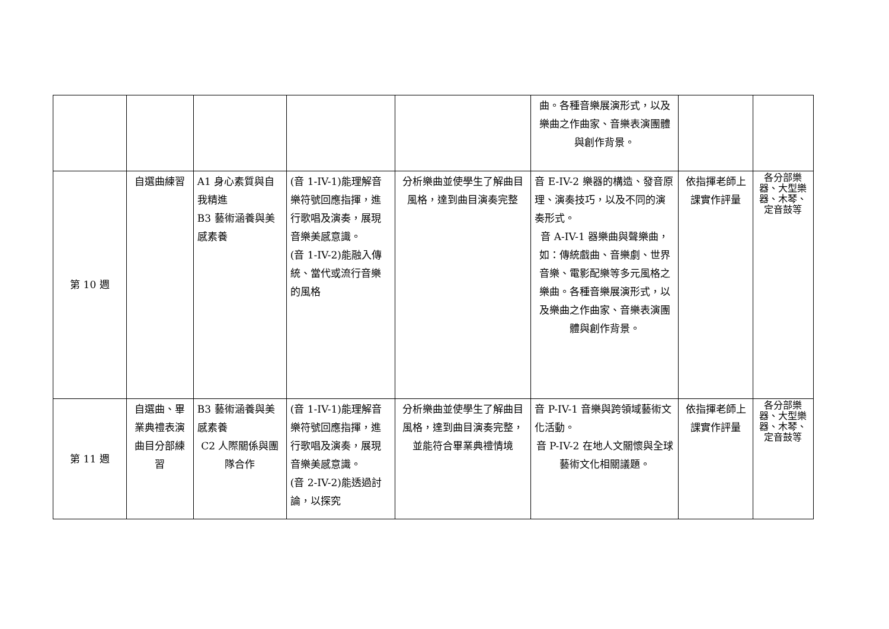| | | | | | 曲。各種音樂展演形式，以及樂曲之作曲家、音樂表演團體與創作背景。 | | |
| 第 10 週 | 自選曲練習 | A1 身心素質與自我精進 B3 藝術涵養與美感素養 | (音 1-IV-1)能理解音樂符號回應指揮，進行歌唱及演奏，展現音樂美感意識。 (音 1-IV-2)能融入傳統、當代或流行音樂的風格 | 分析樂曲並使學生了解曲目風格，達到曲目演奏完整 | 音 E-IV-2 樂器的構造、發音原理、演奏技巧，以及不同的演奏形式。 音 A-IV-1 器樂曲與聲樂曲，如：傳統戲曲、音樂劇、世界音樂、電影配樂等多元風格之樂曲。各種音樂展演形式，以及樂曲之作曲家、音樂表演團體與創作背景。 | 依指揮老師上課實作評量 | 各分部樂器、大型樂器、木琴、定音鼓等 |
| 第 11 週 | 自選曲、畢業典禮表演曲目分部練習 | B3 藝術涵養與美感素養 C2 人際關係與團隊合作 | (音 1-IV-1)能理解音樂符號回應指揮，進行歌唱及演奏，展現音樂美感意識。 (音 2-IV-2)能透過討論，以探究 | 分析樂曲並使學生了解曲目風格，達到曲目演奏完整，並能符合畢業典禮情境 | 音 P-IV-1 音樂與跨領域藝術文化活動。 音 P-IV-2 在地人文關懷與全球藝術文化相關議題。 | 依指揮老師上課實作評量 | 各分部樂器、大型樂器、木琴、定音鼓等 |